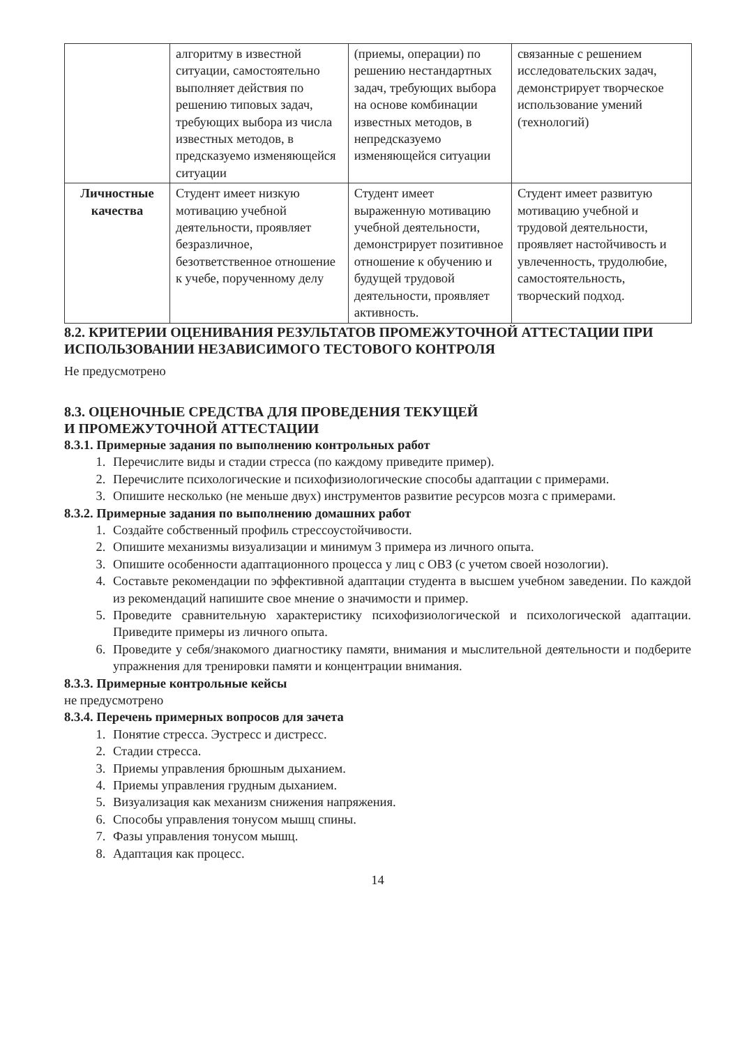| | алгоритму в известной ситуации, самостоятельно выполняет действия по решению типовых задач, требующих выбора из числа известных методов, в предсказуемо изменяющейся ситуации | (приемы, операции) по решению нестандартных задач, требующих выбора на основе комбинации известных методов, в непредсказуемо изменяющейся ситуации | связанные с решением исследовательских задач, демонстрирует творческое использование умений (технологий) |
| Личностные качества | Студент имеет низкую мотивацию учебной деятельности, проявляет безразличное, безответственное отношение к учебе, порученному делу | Студент имеет выраженную мотивацию учебной деятельности, демонстрирует позитивное отношение к обучению и будущей трудовой деятельности, проявляет активность. | Студент имеет развитую мотивацию учебной и трудовой деятельности, проявляет настойчивость и увлеченность, трудолюбие, самостоятельность, творческий подход. |
8.2. КРИТЕРИИ ОЦЕНИВАНИЯ РЕЗУЛЬТАТОВ ПРОМЕЖУТОЧНОЙ АТТЕСТАЦИИ ПРИ ИСПОЛЬЗОВАНИИ НЕЗАВИСИМОГО ТЕСТОВОГО КОНТРОЛЯ
Не предусмотрено
8.3. ОЦЕНОЧНЫЕ СРЕДСТВА ДЛЯ ПРОВЕДЕНИЯ ТЕКУЩЕЙ
И ПРОМЕЖУТОЧНОЙ АТТЕСТАЦИИ
8.3.1. Примерные задания по выполнению контрольных работ
1. Перечислите виды и стадии стресса (по каждому приведите пример).
2. Перечислите психологические и психофизиологические способы адаптации с примерами.
3. Опишите несколько (не меньше двух) инструментов развитие ресурсов мозга с примерами.
8.3.2. Примерные задания по выполнению домашних работ
1. Создайте собственный профиль стрессоустойчивости.
2. Опишите механизмы визуализации и минимум 3 примера из личного опыта.
3. Опишите особенности адаптационного процесса у лиц с ОВЗ (с учетом своей нозологии).
4. Составьте рекомендации по эффективной адаптации студента в высшем учебном заведении. По каждой из рекомендаций напишите свое мнение о значимости и пример.
5. Проведите сравнительную характеристику психофизиологической и психологической адаптации. Приведите примеры из личного опыта.
6. Проведите у себя/знакомого диагностику памяти, внимания и мыслительной деятельности и подберите упражнения для тренировки памяти и концентрации внимания.
8.3.3. Примерные контрольные кейсы
не предусмотрено
8.3.4. Перечень примерных вопросов для зачета
1. Понятие стресса. Эустресс и дистресс.
2. Стадии стресса.
3. Приемы управления брюшным дыханием.
4. Приемы управления грудным дыханием.
5. Визуализация как механизм снижения напряжения.
6. Способы управления тонусом мышц спины.
7. Фазы управления тонусом мышц.
8. Адаптация как процесс.
14